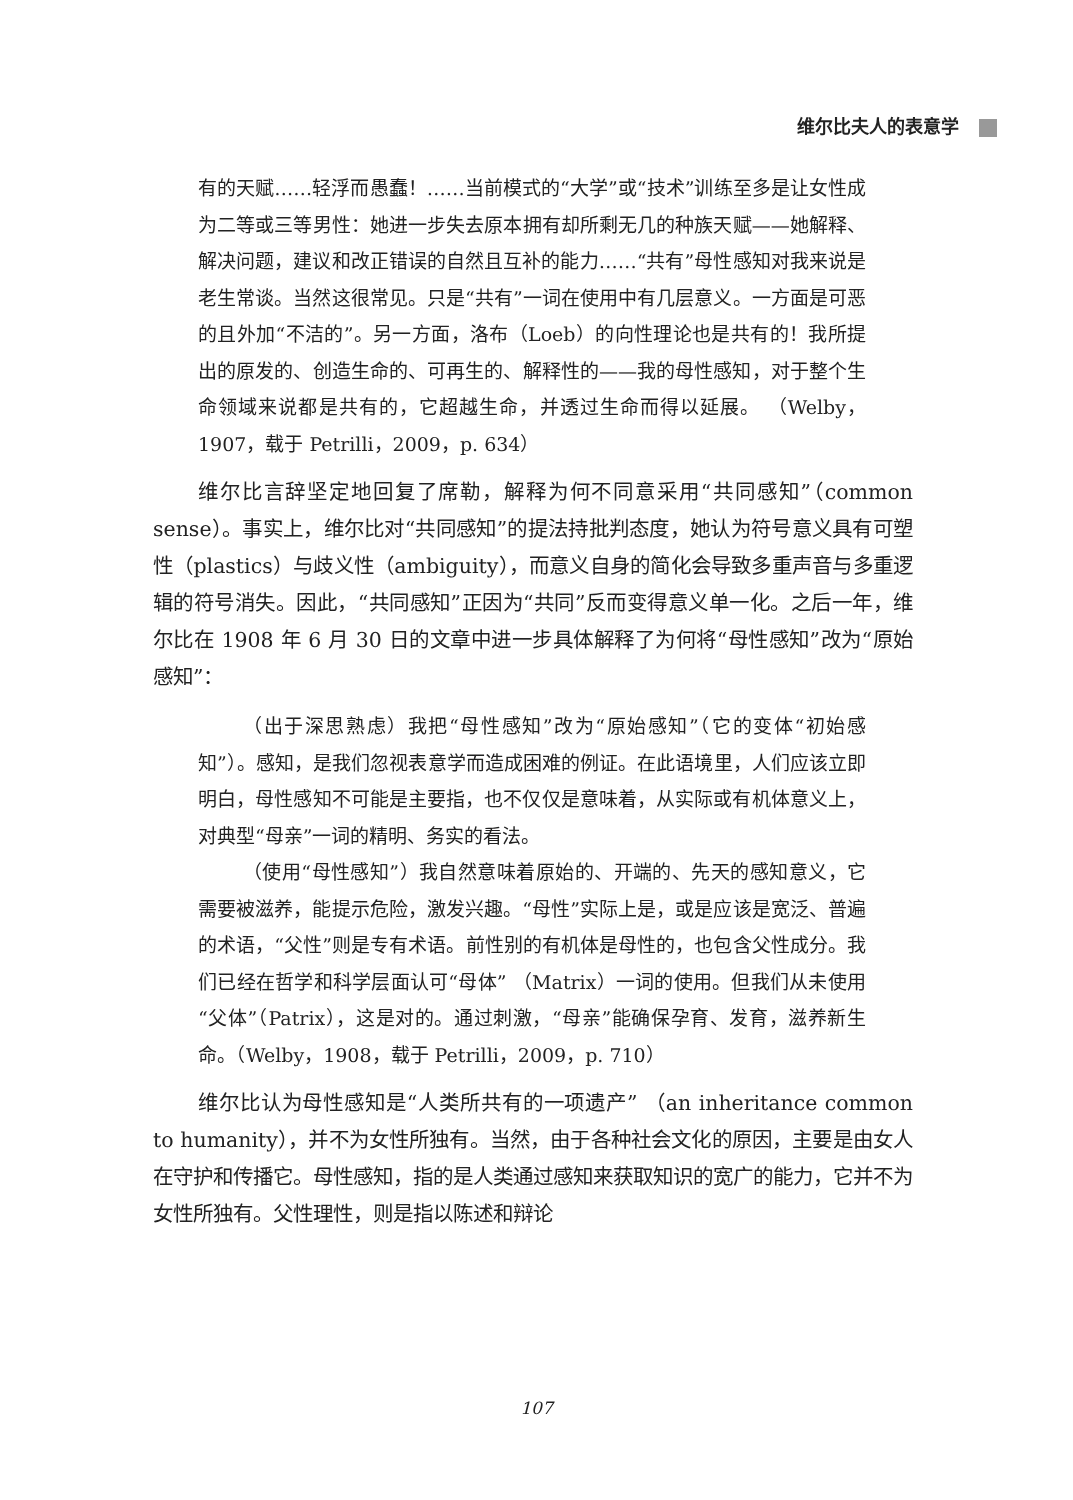维尔比夫人的表意学
有的天赋……轻浮而愚蠢！……当前模式的“大学”或“技术”训练至多是让女性成为二等或三等男性：她进一步失去原本拥有却所剩无几的种族天赋——她解释、解决问题，建议和改正错误的自然且互补的能力……“共有”母性感知对我来说是老生常谈。当然这很常见。只是“共有”一词在使用中有几层意义。一方面是可恶的且外加“不洁的”。另一方面，洛布（Loeb）的向性理论也是共有的！我所提出的原发的、创造生命的、可再生的、解释性的——我的母性感知，对于整个生命领域来说都是共有的，它超越生命，并透过生命而得以延展。 （Welby，1907，载于 Petrilli，2009，p. 634）
维尔比言辞坚定地回复了席勒，解释为何不同意采用“共同感知”（common sense）。事实上，维尔比对“共同感知”的提法持批判态度，她认为符号意义具有可塑性（plastics）与歧义性（ambiguity），而意义自身的简化会导致多重声音与多重逻辑的符号消失。因此，“共同感知”正因为“共同”反而变得意义单一化。之后一年，维尔比在 1908 年 6 月 30 日的文章中进一步具体解释了为何将“母性感知”改为“原始感知”：
（出于深思熟虑）我把“母性感知”改为“原始感知”（它的变体“初始感知”）。感知，是我们忽视表意学而造成困难的例证。在此语境里，人们应该立即明白，母性感知不可能是主要指，也不仅仅是意味着，从实际或有机体意义上，对典型“母亲”一词的精明、务实的看法。
（使用“母性感知”）我自然意味着原始的、开端的、先天的感知意义，它需要被滋养，能提示危险，激发兴趣。“母性”实际上是，或是应该是宽泛、普遍的术语，“父性”则是专有术语。前性别的有机体是母性的，也包含父性成分。我们已经在哲学和科学层面认可“母体” （Matrix）一词的使用。但我们从未使用“父体”（Patrix），这是对的。通过刺激，“母亲”能确保孕育、发育，滋养新生命。（Welby，1908，载于 Petrilli，2009，p. 710）
维尔比认为母性感知是“人类所共有的一项遗产” （an inheritance common to humanity），并不为女性所独有。当然，由于各种社会文化的原因，主要是由女人在守护和传播它。母性感知，指的是人类通过感知来获取知识的宽广的能力，它并不为女性所独有。父性理性，则是指以陈述和辩论
107